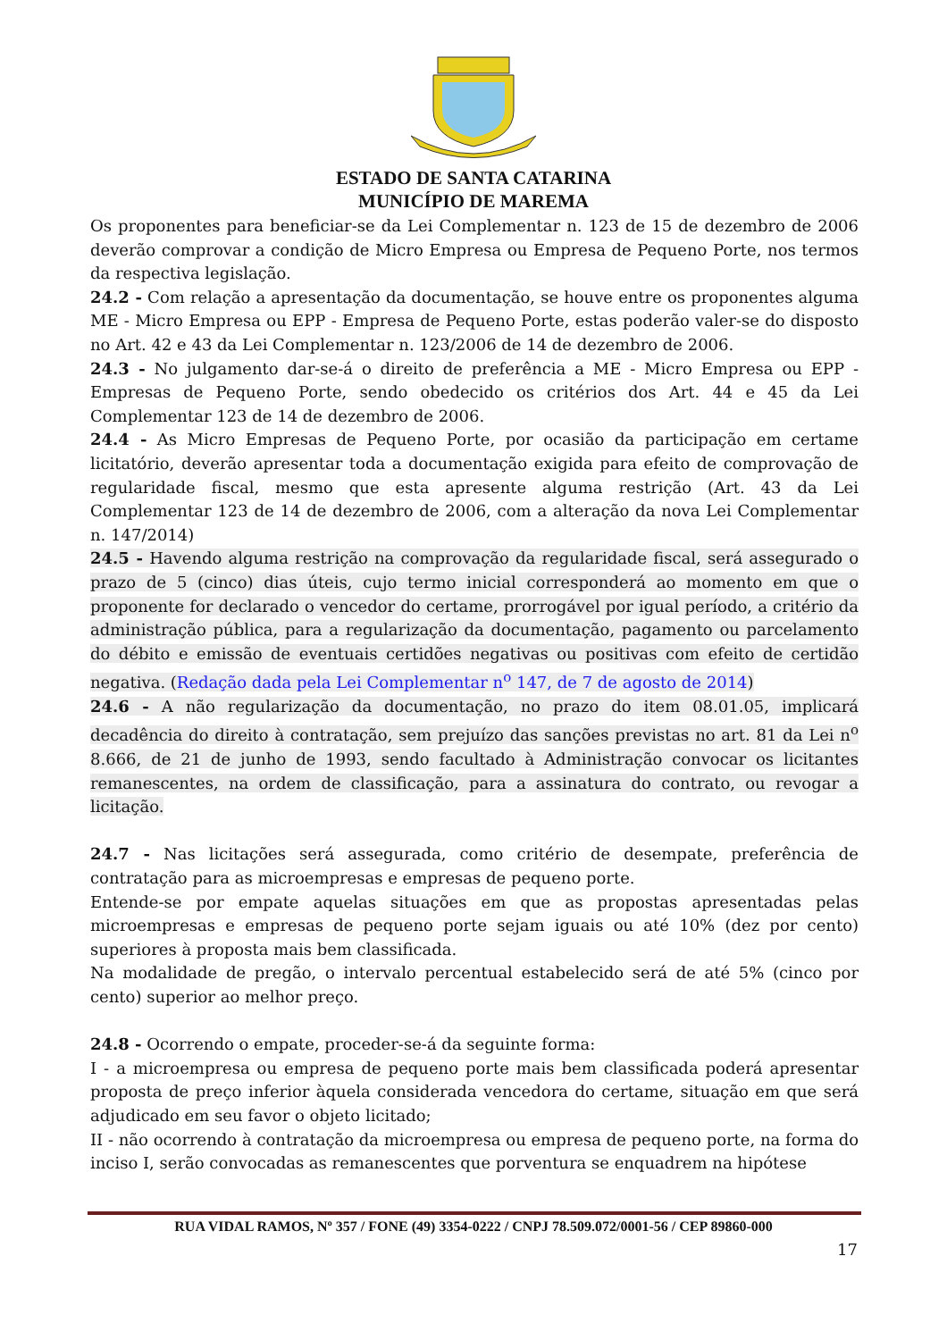ESTADO DE SANTA CATARINA
MUNICÍPIO DE MAREMA
Os proponentes para beneficiar-se da Lei Complementar n. 123 de 15 de dezembro de 2006 deverão comprovar a condição de Micro Empresa ou Empresa de Pequeno Porte, nos termos da respectiva legislação.
24.2 - Com relação a apresentação da documentação, se houve entre os proponentes alguma ME - Micro Empresa ou EPP - Empresa de Pequeno Porte, estas poderão valer-se do disposto no Art. 42 e 43 da Lei Complementar n. 123/2006 de 14 de dezembro de 2006.
24.3 - No julgamento dar-se-á o direito de preferência a ME - Micro Empresa ou EPP - Empresas de Pequeno Porte, sendo obedecido os critérios dos Art. 44 e 45 da Lei Complementar 123 de 14 de dezembro de 2006.
24.4 - As Micro Empresas de Pequeno Porte, por ocasião da participação em certame licitatório, deverão apresentar toda a documentação exigida para efeito de comprovação de regularidade fiscal, mesmo que esta apresente alguma restrição (Art. 43 da Lei Complementar 123 de 14 de dezembro de 2006, com a alteração da nova Lei Complementar n. 147/2014)
24.5 - Havendo alguma restrição na comprovação da regularidade fiscal, será assegurado o prazo de 5 (cinco) dias úteis, cujo termo inicial corresponderá ao momento em que o proponente for declarado o vencedor do certame, prorrogável por igual período, a critério da administração pública, para a regularização da documentação, pagamento ou parcelamento do débito e emissão de eventuais certidões negativas ou positivas com efeito de certidão negativa. (Redação dada pela Lei Complementar n<sup>o</sup> 147, de 7 de agosto de 2014)
24.6 - A não regularização da documentação, no prazo do item 08.01.05, implicará decadência do direito à contratação, sem prejuízo das sanções previstas no art. 81 da Lei n<sup>o</sup> 8.666, de 21 de junho de 1993, sendo facultado à Administração convocar os licitantes remanescentes, na ordem de classificação, para a assinatura do contrato, ou revogar a licitação.
24.7 - Nas licitações será assegurada, como critério de desempate, preferência de contratação para as microempresas e empresas de pequeno porte.
Entende-se por empate aquelas situações em que as propostas apresentadas pelas microempresas e empresas de pequeno porte sejam iguais ou até 10% (dez por cento) superiores à proposta mais bem classificada.
Na modalidade de pregão, o intervalo percentual estabelecido será de até 5% (cinco por cento) superior ao melhor preço.
24.8 - Ocorrendo o empate, proceder-se-á da seguinte forma:
I - a microempresa ou empresa de pequeno porte mais bem classificada poderá apresentar proposta de preço inferior àquela considerada vencedora do certame, situação em que será adjudicado em seu favor o objeto licitado;
II - não ocorrendo à contratação da microempresa ou empresa de pequeno porte, na forma do inciso I, serão convocadas as remanescentes que porventura se enquadrem na hipótese
RUA VIDAL RAMOS, Nº 357 / FONE (49) 3354-0222 / CNPJ 78.509.072/0001-56 / CEP 89860-000
17